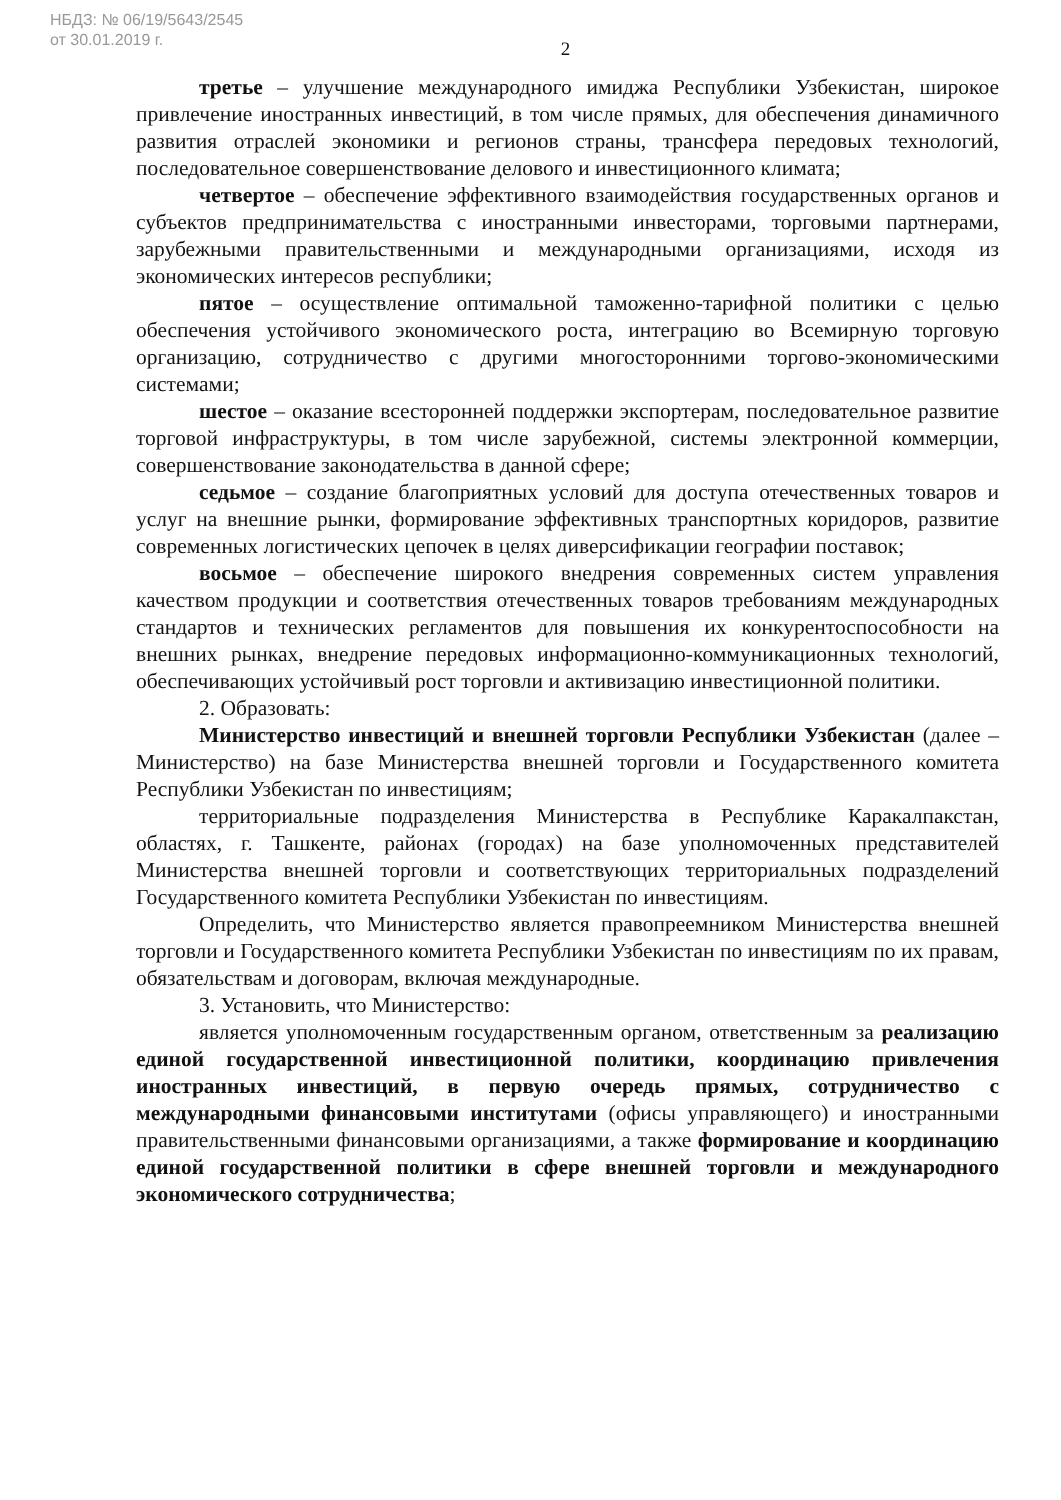НБДЗ: № 06/19/5643/2545
от 30.01.2019 г.
2
третье – улучшение международного имиджа Республики Узбекистан, широкое привлечение иностранных инвестиций, в том числе прямых, для обеспечения динамичного развития отраслей экономики и регионов страны, трансфера передовых технологий, последовательное совершенствование делового и инвестиционного климата;
четвертое – обеспечение эффективного взаимодействия государственных органов и субъектов предпринимательства с иностранными инвесторами, торговыми партнерами, зарубежными правительственными и международными организациями, исходя из экономических интересов республики;
пятое – осуществление оптимальной таможенно-тарифной политики с целью обеспечения устойчивого экономического роста, интеграцию во Всемирную торговую организацию, сотрудничество с другими многосторонними торгово-экономическими системами;
шестое – оказание всесторонней поддержки экспортерам, последовательное развитие торговой инфраструктуры, в том числе зарубежной, системы электронной коммерции, совершенствование законодательства в данной сфере;
седьмое – создание благоприятных условий для доступа отечественных товаров и услуг на внешние рынки, формирование эффективных транспортных коридоров, развитие современных логистических цепочек в целях диверсификации географии поставок;
восьмое – обеспечение широкого внедрения современных систем управления качеством продукции и соответствия отечественных товаров требованиям международных стандартов и технических регламентов для повышения их конкурентоспособности на внешних рынках, внедрение передовых информационно-коммуникационных технологий, обеспечивающих устойчивый рост торговли и активизацию инвестиционной политики.
2. Образовать:
Министерство инвестиций и внешней торговли Республики Узбекистан (далее – Министерство) на базе Министерства внешней торговли и Государственного комитета Республики Узбекистан по инвестициям;
территориальные подразделения Министерства в Республике Каракалпакстан, областях, г. Ташкенте, районах (городах) на базе уполномоченных представителей Министерства внешней торговли и соответствующих территориальных подразделений Государственного комитета Республики Узбекистан по инвестициям.
Определить, что Министерство является правопреемником Министерства внешней торговли и Государственного комитета Республики Узбекистан по инвестициям по их правам, обязательствам и договорам, включая международные.
3. Установить, что Министерство:
является уполномоченным государственным органом, ответственным за реализацию единой государственной инвестиционной политики, координацию привлечения иностранных инвестиций, в первую очередь прямых, сотрудничество с международными финансовыми институтами (офисы управляющего) и иностранными правительственными финансовыми организациями, а также формирование и координацию единой государственной политики в сфере внешней торговли и международного экономического сотрудничества;